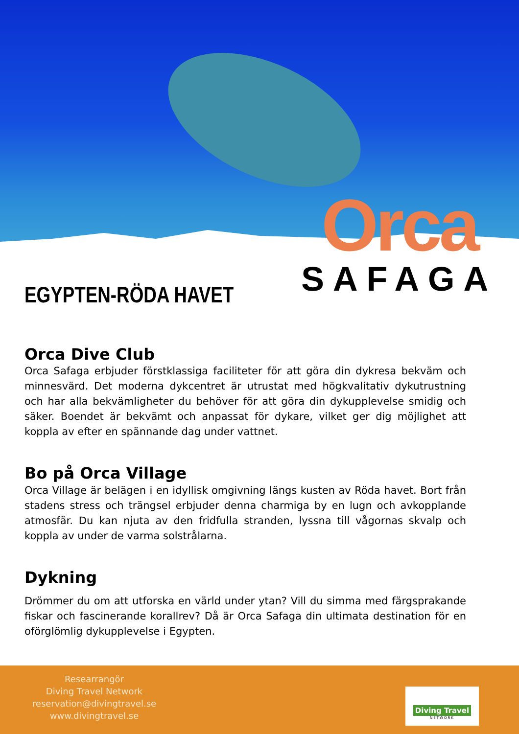Orca
SAFAGA
EGYPTEN-RÖDA HAVET
Orca Dive Club
Orca Safaga erbjuder förstklassiga faciliteter för att göra din dykresa bekväm och minnesvärd. Det moderna dykcentret är utrustat med högkvalitativ dykutrustning och har alla bekvämligheter du behöver för att göra din dykupplevelse smidig och säker. Boendet är bekvämt och anpassat för dykare, vilket ger dig möjlighet att koppla av efter en spännande dag under vattnet.
Bo på Orca Village
Orca Village är belägen i en idyllisk omgivning längs kusten av Röda havet. Bort från stadens stress och trängsel erbjuder denna charmiga by en lugn och avkopplande atmosfär. Du kan njuta av den fridfulla stranden, lyssna till vågornas skvalp och koppla av under de varma solstrålarna.
Dykning
Drömmer du om att utforska en värld under ytan? Vill du simma med färgsprakande fiskar och fascinerande korallrev? Då är Orca Safaga din ultimata destination för en oförglömlig dykupplevelse i Egypten.
Researrangör
Diving Travel Network
reservation@divingtravel.se
www.divingtravel.se
Diving Travel
NETWORK